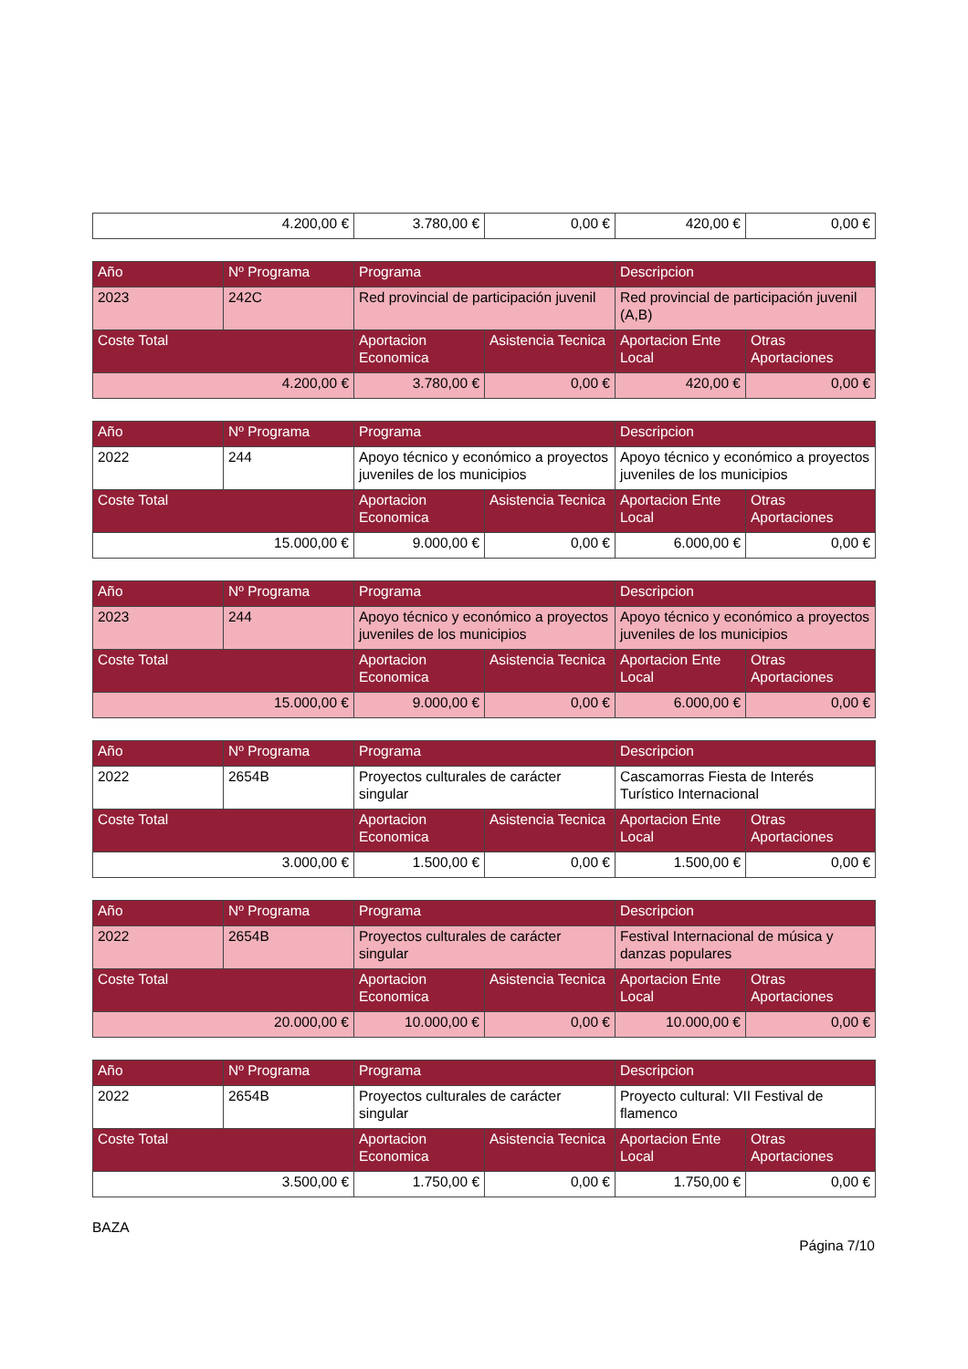| 4.200,00 € | 3.780,00 € | 0,00 € | 420,00 € | 0,00 € |
| Año | Nº Programa | Programa | | Descripcion | |
| --- | --- | --- | --- | --- | --- |
| 2023 | 242C | Red provincial de participación juvenil | | Red provincial de participación juvenil (A,B) | |
| Coste Total | | Aportacion Economica | Asistencia Tecnica | Aportacion Ente Local | Otras Aportaciones |
| 4.200,00 € | | 3.780,00 € | 0,00 € | 420,00 € | 0,00 € |
| Año | Nº Programa | Programa | | Descripcion | |
| --- | --- | --- | --- | --- | --- |
| 2022 | 244 | Apoyo técnico y económico a proyectos juveniles de los municipios | | Apoyo técnico y económico a proyectos juveniles de los municipios | |
| Coste Total | | Aportacion Economica | Asistencia Tecnica | Aportacion Ente Local | Otras Aportaciones |
| 15.000,00 € | | 9.000,00 € | 0,00 € | 6.000,00 € | 0,00 € |
| Año | Nº Programa | Programa | | Descripcion | |
| --- | --- | --- | --- | --- | --- |
| 2023 | 244 | Apoyo técnico y económico a proyectos juveniles de los municipios | | Apoyo técnico y económico a proyectos juveniles de los municipios | |
| Coste Total | | Aportacion Economica | Asistencia Tecnica | Aportacion Ente Local | Otras Aportaciones |
| 15.000,00 € | | 9.000,00 € | 0,00 € | 6.000,00 € | 0,00 € |
| Año | Nº Programa | Programa | | Descripcion | |
| --- | --- | --- | --- | --- | --- |
| 2022 | 2654B | Proyectos culturales de carácter singular | | Cascamorras Fiesta de Interés Turístico Internacional | |
| Coste Total | | Aportacion Economica | Asistencia Tecnica | Aportacion Ente Local | Otras Aportaciones |
| 3.000,00 € | | 1.500,00 € | 0,00 € | 1.500,00 € | 0,00 € |
| Año | Nº Programa | Programa | | Descripcion | |
| --- | --- | --- | --- | --- | --- |
| 2022 | 2654B | Proyectos culturales de carácter singular | | Festival Internacional de música y danzas populares | |
| Coste Total | | Aportacion Economica | Asistencia Tecnica | Aportacion Ente Local | Otras Aportaciones |
| 20.000,00 € | | 10.000,00 € | 0,00 € | 10.000,00 € | 0,00 € |
| Año | Nº Programa | Programa | | Descripcion | |
| --- | --- | --- | --- | --- | --- |
| 2022 | 2654B | Proyectos culturales de carácter singular | | Proyecto cultural: VII Festival de flamenco | |
| Coste Total | | Aportacion Economica | Asistencia Tecnica | Aportacion Ente Local | Otras Aportaciones |
| 3.500,00 € | | 1.750,00 € | 0,00 € | 1.750,00 € | 0,00 € |
BAZA
Página 7/10